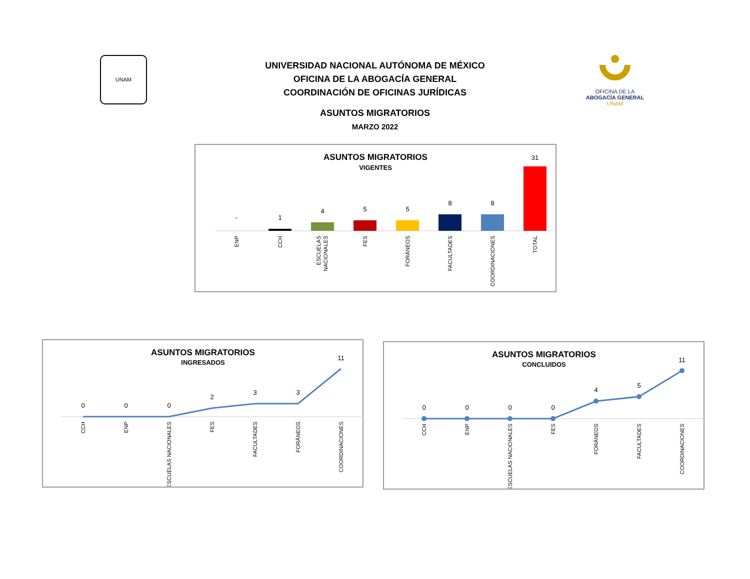UNAM
OFICINA DE LA
ABOGACÍA GENERAL
UNAM
UNIVERSIDAD NACIONAL AUTÓNOMA DE MÉXICO
OFICINA DE LA ABOGACÍA GENERAL
COORDINACIÓN DE OFICINAS JURÍDICAS
ASUNTOS MIGRATORIOS
MARZO 2022
ASUNTOS MIGRATORIOS
VIGENTES
-
1
4
5
5
8
8
31
ENP
CCH
ESCUELAS
NACIONALES
FES
FORÁNEOS
FACULTADES
COORDINACIONES
TOTAL
ASUNTOS MIGRATORIOS
INGRESADOS
0
0
0
2
3
3
11
CCH
ENP
ESCUELAS NACIONALES
FES
FACULTADES
FORÁNEOS
COORDINACIONES
ASUNTOS MIGRATORIOS
CONCLUIDOS
0
0
0
0
4
5
11
CCH
ENP
ESCUELAS NACIONALES
FES
FORÁNEOS
FACULTADES
COORDINACIONES